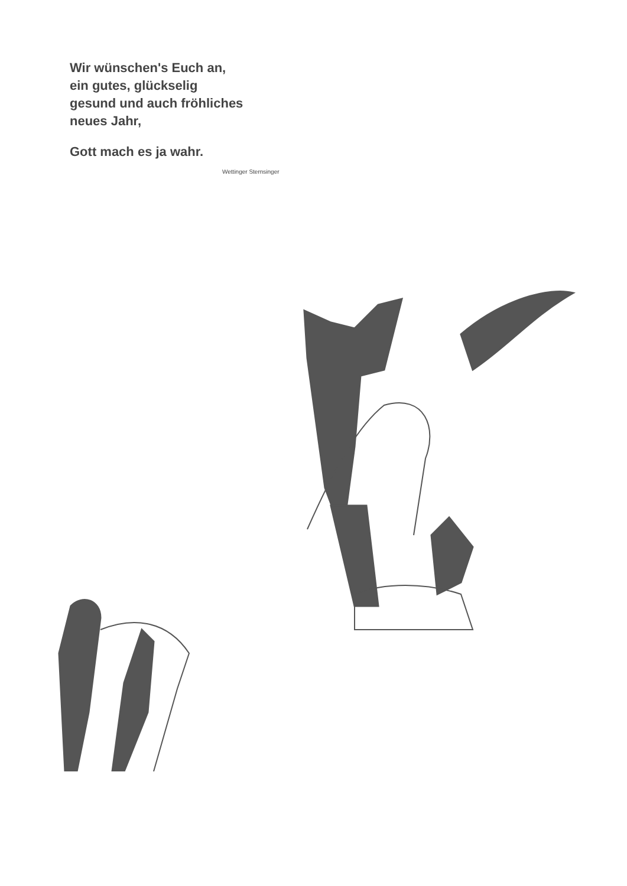Wir wünschen's Euch an,
ein gutes, glückselig
gesund und auch fröhliches
neues Jahr,
Gott mach es ja wahr.
Wettinger Sternsinger